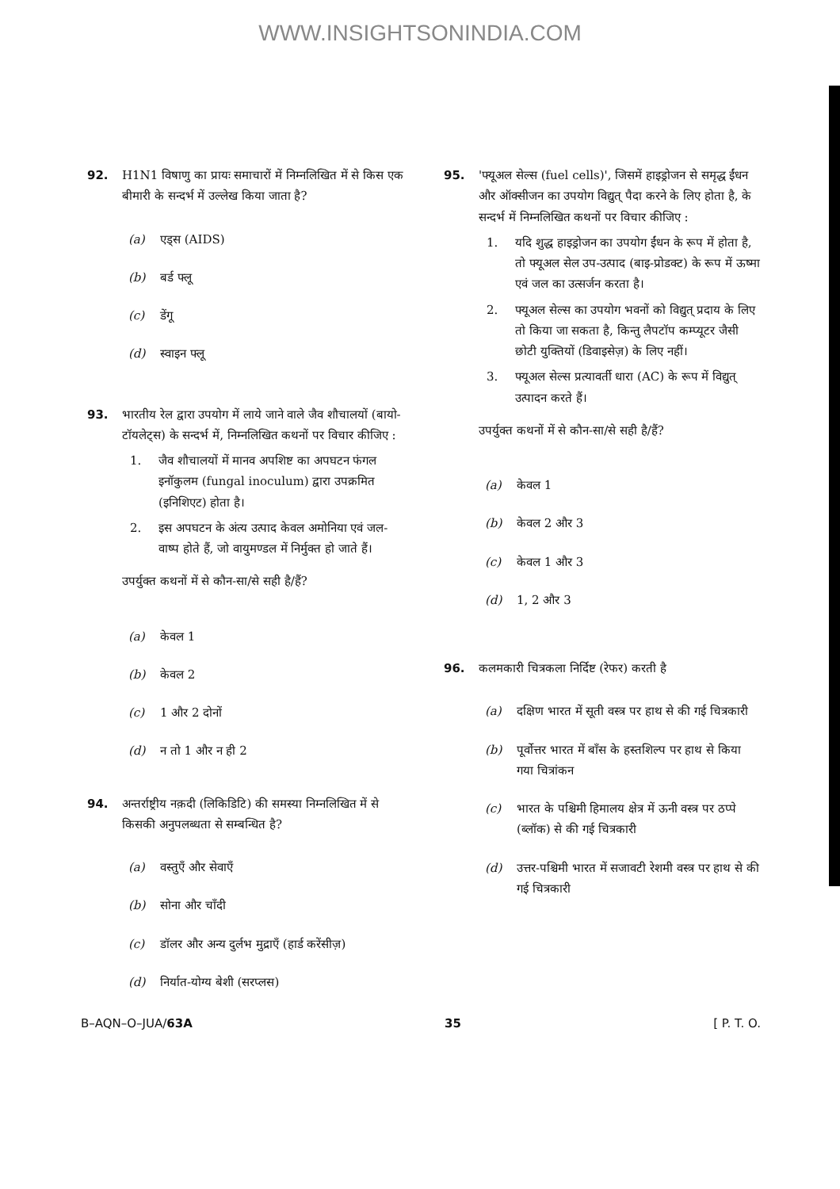WWW.INSIGHTSONINDIA.COM
92. H1N1 विषाणु का प्रायः समाचारों में निम्नलिखित में से किस एक बीमारी के सन्दर्भ में उल्लेख किया जाता है?
(a) एड्स (AIDS)
(b) बर्ड फ्लू
(c) डेंगू
(d) स्वाइन फ्लू
93. भारतीय रेल द्वारा उपयोग में लाये जाने वाले जैव शौचालयों (बायो-टॉयलेट्स) के सन्दर्भ में, निम्नलिखित कथनों पर विचार कीजिए :
1. जैव शौचालयों में मानव अपशिष्ट का अपघटन फंगल इनॉकुलम (fungal inoculum) द्वारा उपक्रमित (इनिशिएट) होता है।
2. इस अपघटन के अंत्य उत्पाद केवल अमोनिया एवं जल-वाष्प होते हैं, जो वायुमण्डल में निर्मुक्त हो जाते हैं।
उपर्युक्त कथनों में से कौन-सा/से सही है/हैं?
(a) केवल 1
(b) केवल 2
(c) 1 और 2 दोनों
(d) न तो 1 और न ही 2
94. अन्तर्राष्ट्रीय नक़दी (लिकिडिटि) की समस्या निम्नलिखित में से किसकी अनुपलब्धता से सम्बन्धित है?
(a) वस्तुएँ और सेवाएँ
(b) सोना और चाँदी
(c) डॉलर और अन्य दुर्लभ मुद्राएँ (हार्ड करेंसीज़)
(d) निर्यात-योग्य बेशी (सरप्लस)
95. 'फ्यूअल सेल्स (fuel cells)', जिसमें हाइड्रोजन से समृद्ध ईंधन और ऑक्सीजन का उपयोग विद्युत् पैदा करने के लिए होता है, के सन्दर्भ में निम्नलिखित कथनों पर विचार कीजिए :
1. यदि शुद्ध हाइड्रोजन का उपयोग ईंधन के रूप में होता है, तो फ्यूअल सेल उप-उत्पाद (बाइ-प्रोडक्ट) के रूप में ऊष्मा एवं जल का उत्सर्जन करता है।
2. फ्यूअल सेल्स का उपयोग भवनों को विद्युत् प्रदाय के लिए तो किया जा सकता है, किन्तु लैपटॉप कम्प्यूटर जैसी छोटी युक्तियों (डिवाइसेज़) के लिए नहीं।
3. फ्यूअल सेल्स प्रत्यावर्ती धारा (AC) के रूप में विद्युत् उत्पादन करते हैं।
उपर्युक्त कथनों में से कौन-सा/से सही है/हैं?
(a) केवल 1
(b) केवल 2 और 3
(c) केवल 1 और 3
(d) 1, 2 और 3
96. कलमकारी चित्रकला निर्दिष्ट (रेफर) करती है
(a) दक्षिण भारत में सूती वस्त्र पर हाथ से की गई चित्रकारी
(b) पूर्वोत्तर भारत में बाँस के हस्तशिल्प पर हाथ से किया गया चित्रांकन
(c) भारत के पश्चिमी हिमालय क्षेत्र में ऊनी वस्त्र पर ठप्पे (ब्लॉक) से की गई चित्रकारी
(d) उत्तर-पश्चिमी भारत में सजावटी रेशमी वस्त्र पर हाथ से की गई चित्रकारी
B–AQN–O–JUA/63A 35 [ P. T. O.